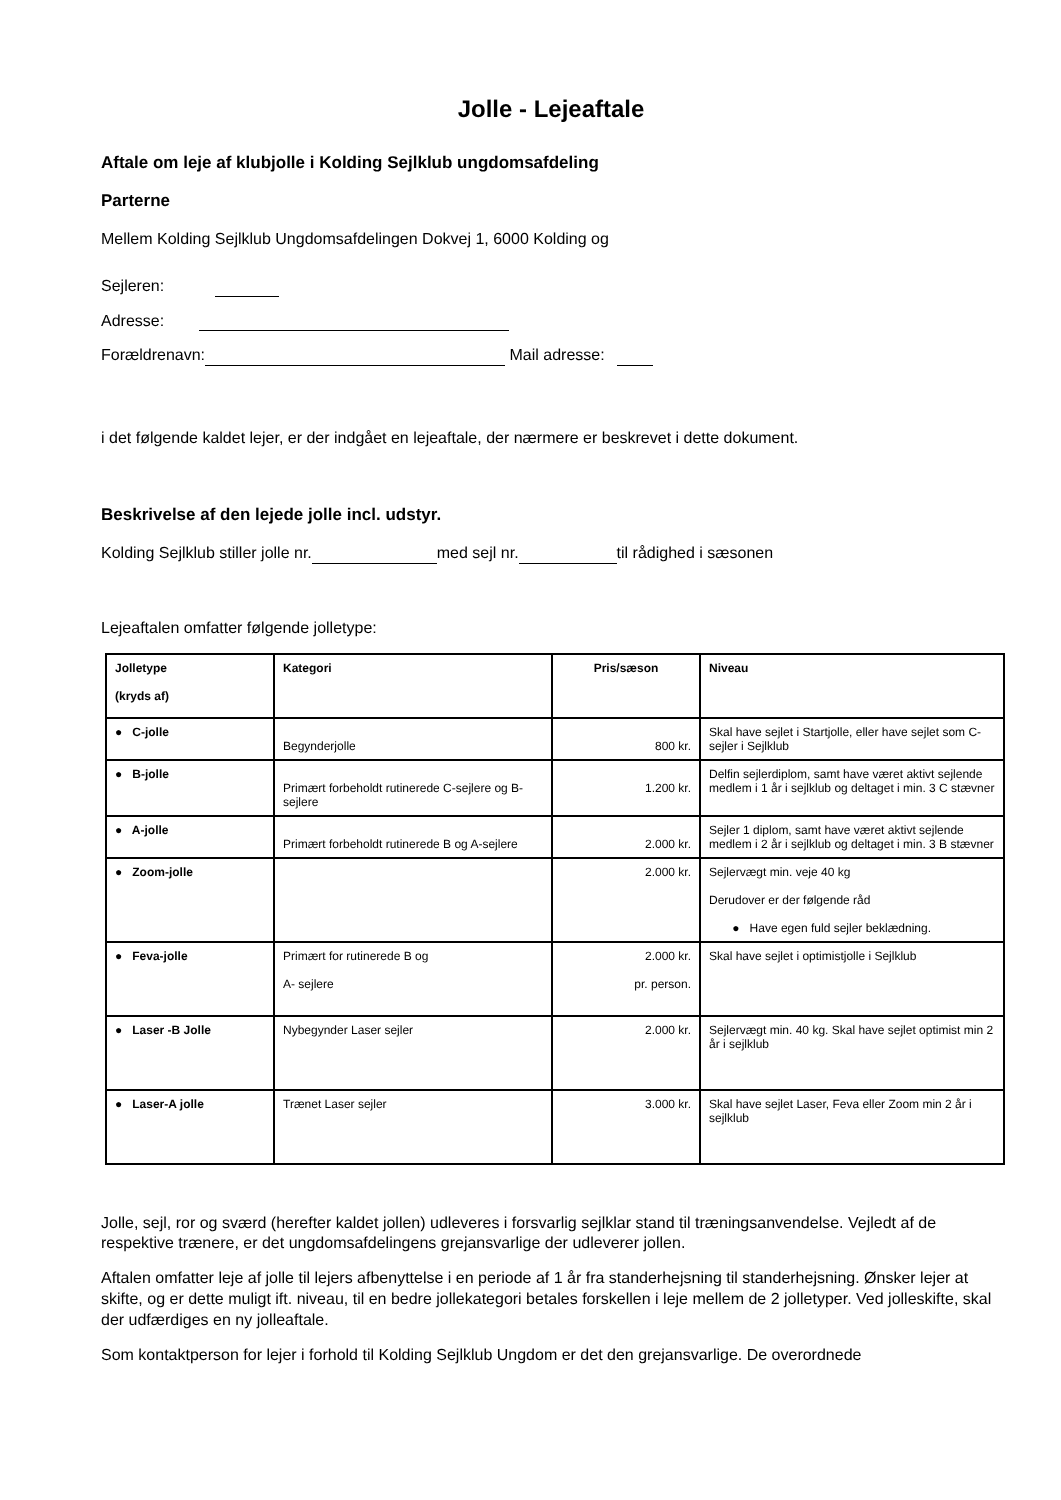Jolle - Lejeaftale
Aftale om leje af klubjolle i Kolding Sejlklub ungdomsafdeling
Parterne
Mellem Kolding Sejlklub Ungdomsafdelingen Dokvej 1, 6000 Kolding og
Sejleren:
Adresse:
Forældrenavn: Mail adresse:
i det følgende kaldet lejer, er der indgået en lejeaftale, der nærmere er beskrevet i dette dokument.
Beskrivelse af den lejede jolle incl. udstyr.
Kolding Sejlklub stiller jolle nr. med sejl nr. til rådighed i sæsonen
Lejeaftalen omfatter følgende jolletype:
| Jolletype (kryds af) | Kategori | Pris/sæson | Niveau |
| --- | --- | --- | --- |
| ● C-jolle | Begynderjolle | 800 kr. | Skal have sejlet i Startjolle, eller have sejlet som C-sejler i Sejlklub |
| ● B-jolle | Primært forbeholdt rutinerede C-sejlere og B-sejlere | 1.200 kr. | Delfin sejlerdiplom, samt have været aktivt sejlende medlem i 1 år i sejlklub og deltaget i min. 3 C stævner |
| ● A-jolle | Primært forbeholdt rutinerede B og A-sejlere | 2.000 kr. | Sejler 1 diplom, samt have været aktivt sejlende medlem i 2 år i sejlklub og deltaget i min. 3 B stævner |
| ● Zoom-jolle | | 2.000 kr. | Sejlervægt min. veje 40 kg Derudover er der følgende råd ● Have egen fuld sejler beklædning. |
| ● Feva-jolle | Primært for rutinerede B og A- sejlere | 2.000 kr. pr. person. | Skal have sejlet i optimistjolle i Sejlklub |
| ● Laser -B Jolle | Nybegynder Laser sejler | 2.000 kr. | Sejlervægt min. 40 kg. Skal have sejlet optimist min 2 år i sejlklub |
| ● Laser-A jolle | Trænet Laser sejler | 3.000 kr. | Skal have sejlet Laser, Feva eller Zoom min 2 år i sejlklub |
Jolle, sejl, ror og sværd (herefter kaldet jollen) udleveres i forsvarlig sejlklar stand til træningsanvendelse. Vejledt af de respektive trænere, er det ungdomsafdelingens grejansvarlige der udleverer jollen.
Aftalen omfatter leje af jolle til lejers afbenyttelse i en periode af 1 år fra standerhejsning til standerhejsning. Ønsker lejer at skifte, og er dette muligt ift. niveau, til en bedre jollekategori betales forskellen i leje mellem de 2 jolletyper. Ved jolleskifte, skal der udfærdiges en ny jolleaftale.
Som kontaktperson for lejer i forhold til Kolding Sejlklub Ungdom er det den grejansvarlige. De overordnede